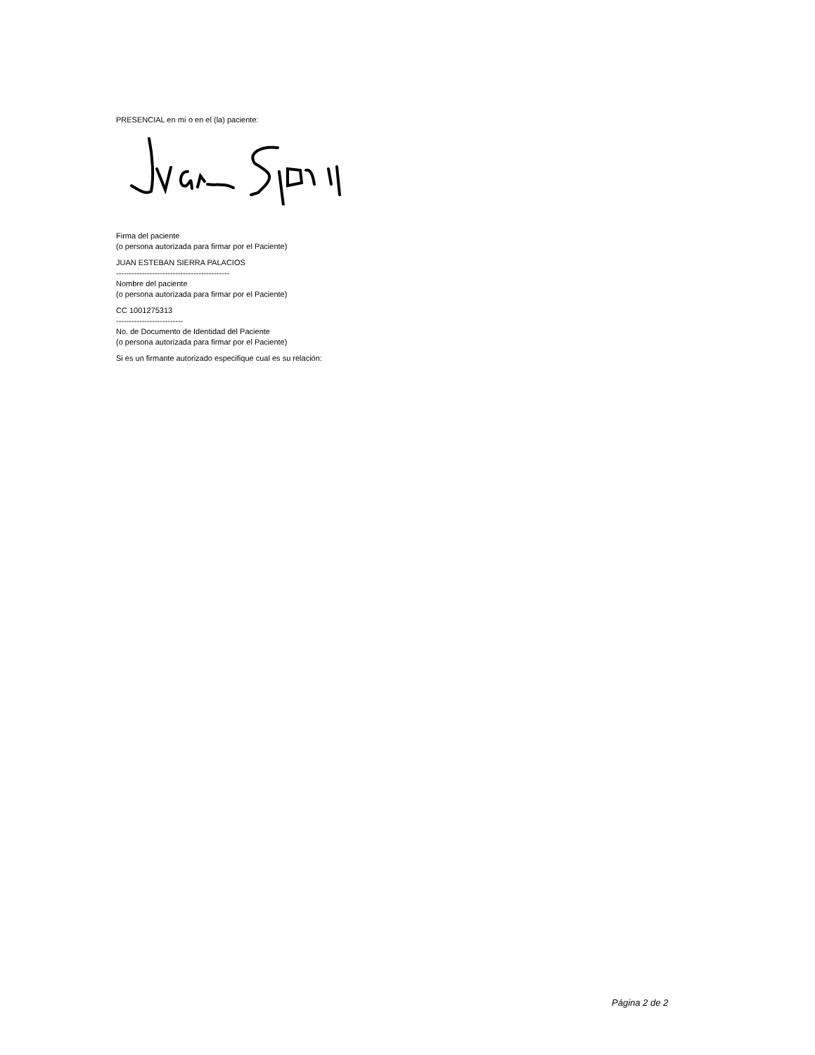PRESENCIAL en mí o en el (la) paciente:
Firma del paciente
(o persona autorizada para firmar por el Paciente)
JUAN ESTEBAN SIERRA PALACIOS
--------------------------------------------
Nombre del paciente
(o persona autorizada para firmar por el Paciente)
CC 1001275313
--------------------------
No. de Documento de Identidad del Paciente
(o persona autorizada para firmar por el Paciente)
Si es un firmante autorizado especifique cual es su relación:
Página 2 de 2